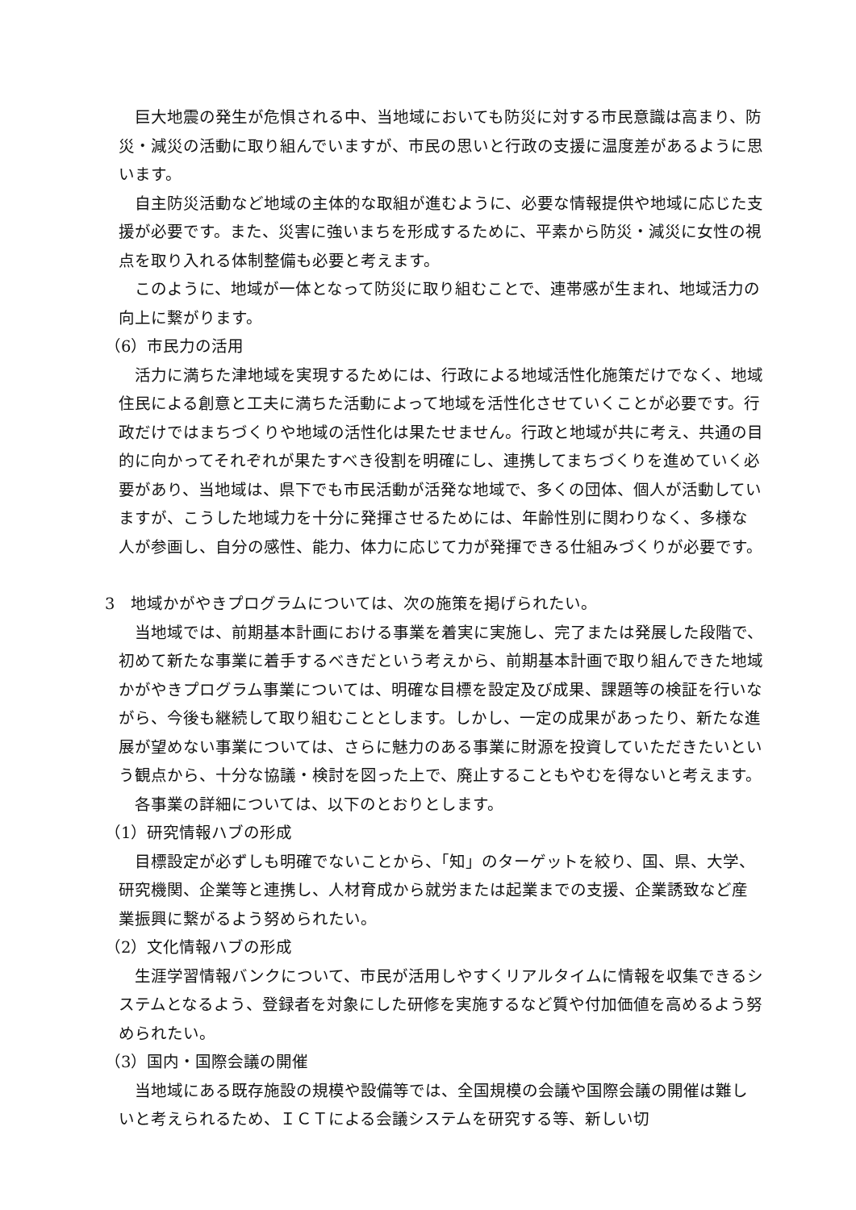巨大地震の発生が危惧される中、当地域においても防災に対する市民意識は高まり、防災・減災の活動に取り組んでいますが、市民の思いと行政の支援に温度差があるように思います。
自主防災活動など地域の主体的な取組が進むように、必要な情報提供や地域に応じた支援が必要です。また、災害に強いまちを形成するために、平素から防災・減災に女性の視点を取り入れる体制整備も必要と考えます。
このように、地域が一体となって防災に取り組むことで、連帯感が生まれ、地域活力の向上に繋がります。
（6）市民力の活用
活力に満ちた津地域を実現するためには、行政による地域活性化施策だけでなく、地域住民による創意と工夫に満ちた活動によって地域を活性化させていくことが必要です。行政だけではまちづくりや地域の活性化は果たせません。行政と地域が共に考え、共通の目的に向かってそれぞれが果たすべき役割を明確にし、連携してまちづくりを進めていく必要があり、当地域は、県下でも市民活動が活発な地域で、多くの団体、個人が活動していますが、こうした地域力を十分に発揮させるためには、年齢性別に関わりなく、多様な人が参画し、自分の感性、能力、体力に応じて力が発揮できる仕組みづくりが必要です。
3　地域かがやきプログラムについては、次の施策を掲げられたい。
当地域では、前期基本計画における事業を着実に実施し、完了または発展した段階で、初めて新たな事業に着手するべきだという考えから、前期基本計画で取り組んできた地域かがやきプログラム事業については、明確な目標を設定及び成果、課題等の検証を行いながら、今後も継続して取り組むこととします。しかし、一定の成果があったり、新たな進展が望めない事業については、さらに魅力のある事業に財源を投資していただきたいという観点から、十分な協議・検討を図った上で、廃止することもやむを得ないと考えます。
各事業の詳細については、以下のとおりとします。
（1）研究情報ハブの形成
目標設定が必ずしも明確でないことから、「知」のターゲットを絞り、国、県、大学、研究機関、企業等と連携し、人材育成から就労または起業までの支援、企業誘致など産業振興に繋がるよう努められたい。
（2）文化情報ハブの形成
生涯学習情報バンクについて、市民が活用しやすくリアルタイムに情報を収集できるシステムとなるよう、登録者を対象にした研修を実施するなど質や付加価値を高めるよう努められたい。
（3）国内・国際会議の開催
当地域にある既存施設の規模や設備等では、全国規模の会議や国際会議の開催は難しいと考えられるため、ＩＣＴによる会議システムを研究する等、新しい切